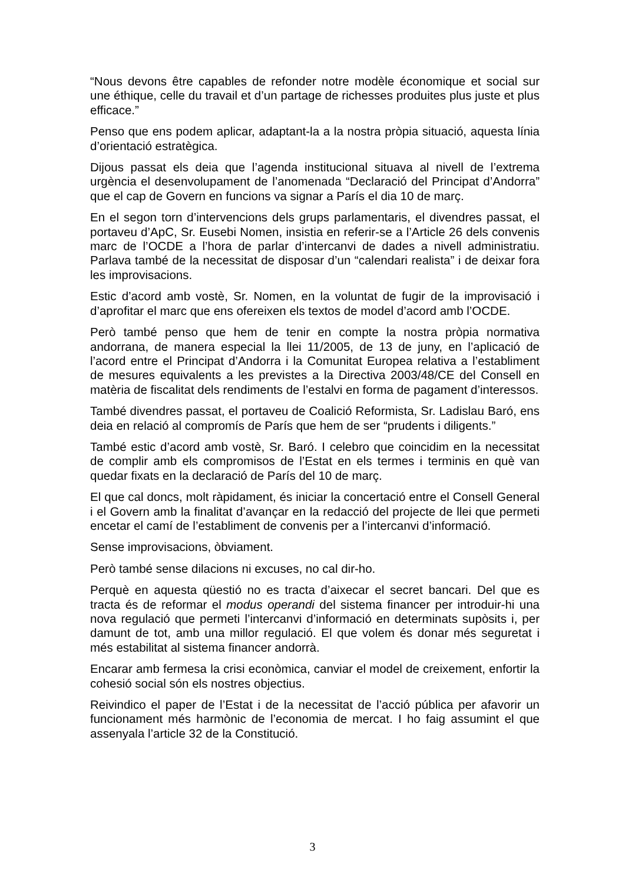“Nous devons être capables de refonder notre modèle économique et social sur une éthique, celle du travail et d’un partage de richesses produites plus juste et plus efficace.”
Penso que ens podem aplicar, adaptant-la a la nostra pròpia situació, aquesta línia d’orientació estratègica.
Dijous passat els deia que l’agenda institucional situava al nivell de l’extrema urgència el desenvolupament de l’anomenada “Declaració del Principat d’Andorra” que el cap de Govern en funcions va signar a París el dia 10 de març.
En el segon torn d’intervencions dels grups parlamentaris, el divendres passat, el portaveu d’ApC, Sr. Eusebi Nomen, insistia en referir-se a l’Article 26 dels convenis marc de l’OCDE a l’hora de parlar d’intercanvi de dades a nivell administratiu. Parlava també de la necessitat de disposar d’un “calendari realista” i de deixar fora les improvisacions.
Estic d’acord amb vostè, Sr. Nomen, en la voluntat de fugir de la improvisació i d’aprofitar el marc que ens ofereixen els textos de model d’acord amb l’OCDE.
Però també penso que hem de tenir en compte la nostra pròpia normativa andorrana, de manera especial la llei 11/2005, de 13 de juny, en l’aplicació de l’acord entre el Principat d’Andorra i la Comunitat Europea relativa a l’establiment de mesures equivalents a les previstes a la Directiva 2003/48/CE del Consell en matèria de fiscalitat dels rendiments de l’estalvi en forma de pagament d’interessos.
També divendres passat, el portaveu de Coalició Reformista, Sr. Ladislau Baró, ens deia en relació al compromís de París que hem de ser “prudents i diligents.”
També estic d’acord amb vostè, Sr. Baró. I celebro que coincidim en la necessitat de complir amb els compromisos de l’Estat en els termes i terminis en què van quedar fixats en la declaració de París del 10 de març.
El que cal doncs, molt ràpidament, és iniciar la concertació entre el Consell General i el Govern amb la finalitat d’avançar en la redacció del projecte de llei que permeti encetar el camí de l’establiment de convenis per a l’intercanvi d’informació.
Sense improvisacions, òbviament.
Però també sense dilacions ni excuses, no cal dir-ho.
Perquè en aquesta qüestió no es tracta d’aixecar el secret bancari. Del que es tracta és de reformar el modus operandi del sistema financer per introduir-hi una nova regulació que permeti l’intercanvi d’informació en determinats supòsits i, per damunt de tot, amb una millor regulació. El que volem és donar més seguretat i més estabilitat al sistema financer andorrà.
Encarar amb fermesa la crisi econòmica, canviar el model de creixement, enfortir la cohesió social són els nostres objectius.
Reivindico el paper de l’Estat i de la necessitat de l’acció pública per afavorir un funcionament més harmònic de l’economia de mercat. I ho faig assumint el que assenyala l’article 32 de la Constitució.
3